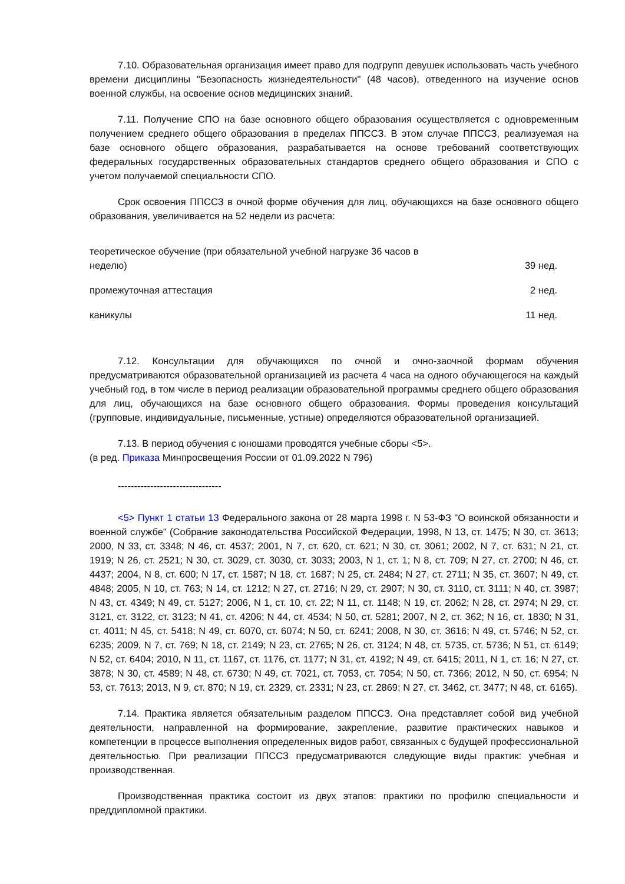7.10. Образовательная организация имеет право для подгрупп девушек использовать часть учебного времени дисциплины "Безопасность жизнедеятельности" (48 часов), отведенного на изучение основ военной службы, на освоение основ медицинских знаний.
7.11. Получение СПО на базе основного общего образования осуществляется с одновременным получением среднего общего образования в пределах ППССЗ. В этом случае ППССЗ, реализуемая на базе основного общего образования, разрабатывается на основе требований соответствующих федеральных государственных образовательных стандартов среднего общего образования и СПО с учетом получаемой специальности СПО.
Срок освоения ППССЗ в очной форме обучения для лиц, обучающихся на базе основного общего образования, увеличивается на 52 недели из расчета:
| теоретическое обучение (при обязательной учебной нагрузке 36 часов в неделю) | 39 нед. |
| промежуточная аттестация | 2 нед. |
| каникулы | 11 нед. |
7.12. Консультации для обучающихся по очной и очно-заочной формам обучения предусматриваются образовательной организацией из расчета 4 часа на одного обучающегося на каждый учебный год, в том числе в период реализации образовательной программы среднего общего образования для лиц, обучающихся на базе основного общего образования. Формы проведения консультаций (групповые, индивидуальные, письменные, устные) определяются образовательной организацией.
7.13. В период обучения с юношами проводятся учебные сборы <5>.
(в ред. Приказа Минпросвещения России от 01.09.2022 N 796)
--------------------------------
<5> Пункт 1 статьи 13 Федерального закона от 28 марта 1998 г. N 53-ФЗ "О воинской обязанности и военной службе" (Собрание законодательства Российской Федерации, 1998, N 13, ст. 1475; N 30, ст. 3613; 2000, N 33, ст. 3348; N 46, ст. 4537; 2001, N 7, ст. 620, ст. 621; N 30, ст. 3061; 2002, N 7, ст. 631; N 21, ст. 1919; N 26, ст. 2521; N 30, ст. 3029, ст. 3030, ст. 3033; 2003, N 1, ст. 1; N 8, ст. 709; N 27, ст. 2700; N 46, ст. 4437; 2004, N 8, ст. 600; N 17, ст. 1587; N 18, ст. 1687; N 25, ст. 2484; N 27, ст. 2711; N 35, ст. 3607; N 49, ст. 4848; 2005, N 10, ст. 763; N 14, ст. 1212; N 27, ст. 2716; N 29, ст. 2907; N 30, ст. 3110, ст. 3111; N 40, ст. 3987; N 43, ст. 4349; N 49, ст. 5127; 2006, N 1, ст. 10, ст. 22; N 11, ст. 1148; N 19, ст. 2062; N 28, ст. 2974; N 29, ст. 3121, ст. 3122, ст. 3123; N 41, ст. 4206; N 44, ст. 4534; N 50, ст. 5281; 2007, N 2, ст. 362; N 16, ст. 1830; N 31, ст. 4011; N 45, ст. 5418; N 49, ст. 6070, ст. 6074; N 50, ст. 6241; 2008, N 30, ст. 3616; N 49, ст. 5746; N 52, ст. 6235; 2009, N 7, ст. 769; N 18, ст. 2149; N 23, ст. 2765; N 26, ст. 3124; N 48, ст. 5735, ст. 5736; N 51, ст. 6149; N 52, ст. 6404; 2010, N 11, ст. 1167, ст. 1176, ст. 1177; N 31, ст. 4192; N 49, ст. 6415; 2011, N 1, ст. 16; N 27, ст. 3878; N 30, ст. 4589; N 48, ст. 6730; N 49, ст. 7021, ст. 7053, ст. 7054; N 50, ст. 7366; 2012, N 50, ст. 6954; N 53, ст. 7613; 2013, N 9, ст. 870; N 19, ст. 2329, ст. 2331; N 23, ст. 2869; N 27, ст. 3462, ст. 3477; N 48, ст. 6165).
7.14. Практика является обязательным разделом ППССЗ. Она представляет собой вид учебной деятельности, направленной на формирование, закрепление, развитие практических навыков и компетенции в процессе выполнения определенных видов работ, связанных с будущей профессиональной деятельностью. При реализации ППССЗ предусматриваются следующие виды практик: учебная и производственная.
Производственная практика состоит из двух этапов: практики по профилю специальности и преддипломной практики.